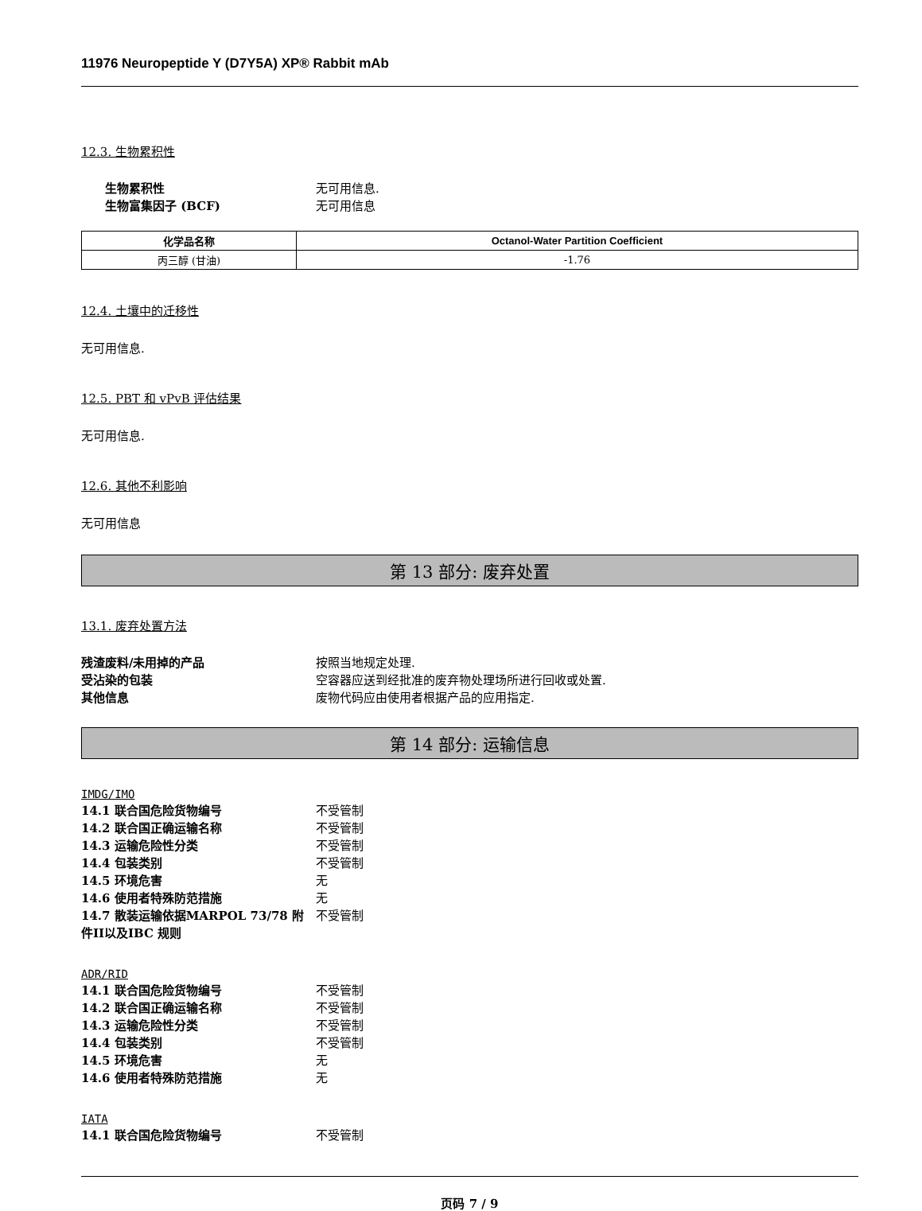11976 Neuropeptide Y (D7Y5A) XP® Rabbit mAb
12.3. 生物累积性
生物累积性 无可用信息.
生物富集因子 (BCF) 无可用信息
| 化学品名称 | Octanol-Water Partition Coefficient |
| --- | --- |
| 丙三醇 (甘油) | -1.76 |
12.4. 土壤中的迁移性
无可用信息.
12.5. PBT 和 vPvB 评估结果
无可用信息.
12.6. 其他不利影响
无可用信息
第 13 部分: 废弃处置
13.1. 废弃处置方法
残渣废料/未用掉的产品 按照当地规定处理.
受沾染的包装 空容器应送到经批准的废弃物处理场所进行回收或处置.
其他信息 废物代码应由使用者根据产品的应用指定.
第 14 部分: 运输信息
IMDG/IMO
14.1 联合国危险货物编号 不受管制
14.2 联合国正确运输名称 不受管制
14.3 运输危险性分类 不受管制
14.4 包装类别 不受管制
14.5 环境危害 无
14.6 使用者特殊防范措施 无
14.7 散装运输依据MARPOL 73/78 附件II以及IBC 规则
不受管制
ADR/RID
14.1 联合国危险货物编号 不受管制
14.2 联合国正确运输名称 不受管制
14.3 运输危险性分类 不受管制
14.4 包装类别 不受管制
14.5 环境危害 无
14.6 使用者特殊防范措施 无
IATA
14.1 联合国危险货物编号 不受管制
页码 7 / 9